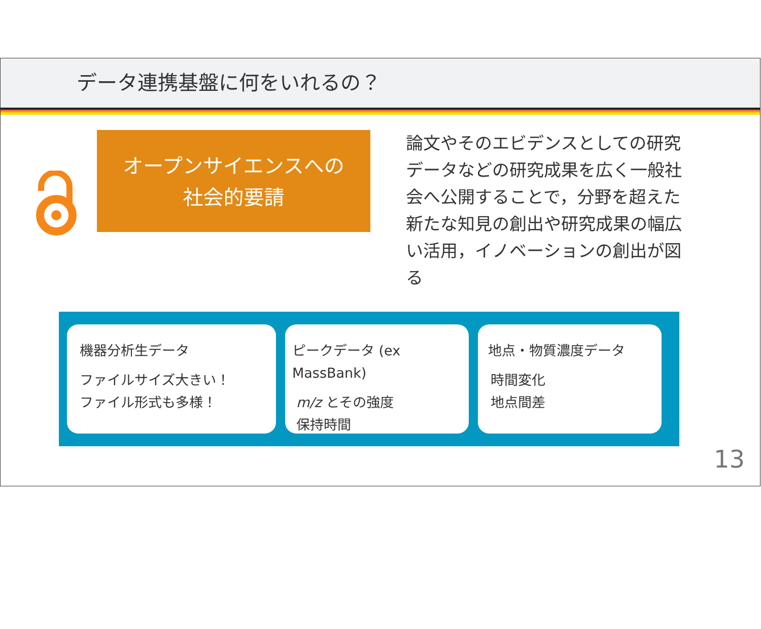データ連携基盤に何をいれるの？
オープンサイエンスへの
社会的要請
論文やそのエビデンスとしての研究データなどの研究成果を広く一般社会へ公開することで，分野を超えた新たな知見の創出や研究成果の幅広い活用，イノベーションの創出が図る
機器分析生データ
ファイルサイズ大きい！
ファイル形式も多様！
ピークデータ (ex MassBank)
m/z とその強度
保持時間
地点・物質濃度データ
時間変化
地点間差
13